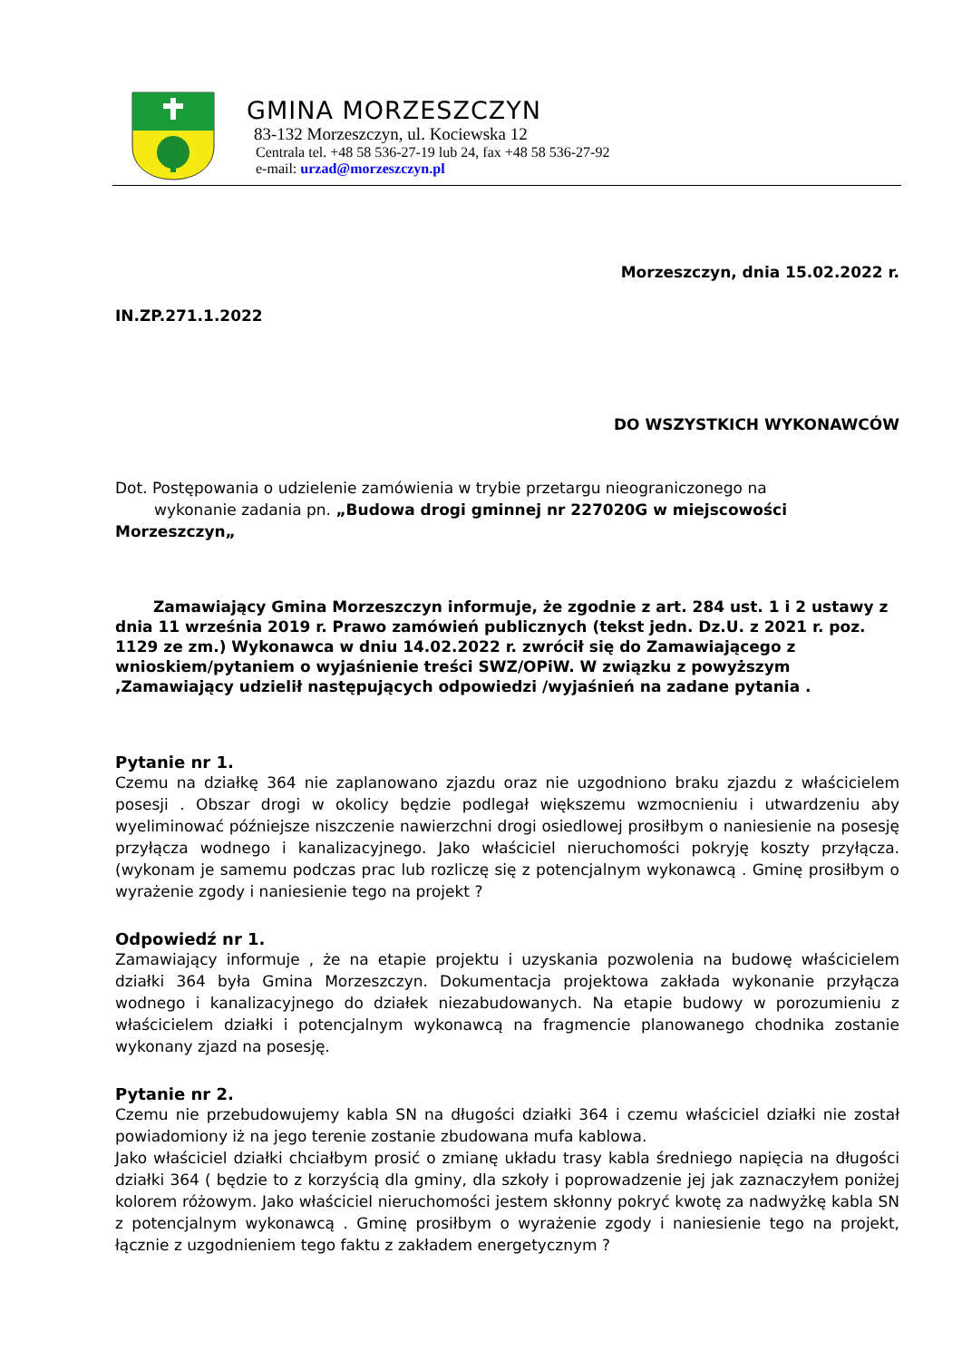GMINA MORZESZCZYN
83-132 Morzeszczyn, ul. Kociewska 12
Centrala tel. +48 58 536-27-19 lub 24, fax +48 58 536-27-92
e-mail: urzad@morzeszczyn.pl
Morzeszczyn, dnia 15.02.2022 r.
IN.ZP.271.1.2022
DO WSZYSTKICH WYKONAWCÓW
Dot. Postępowania o udzielenie zamówienia w trybie przetargu nieograniczonego na
wykonanie zadania pn. „Budowa drogi gminnej nr 227020G w miejscowości Morzeszczyn„
Zamawiający Gmina Morzeszczyn informuje, że zgodnie z art. 284 ust. 1 i 2 ustawy z dnia 11 września 2019 r. Prawo zamówień publicznych (tekst jedn. Dz.U. z 2021 r. poz. 1129 ze zm.) Wykonawca w dniu 14.02.2022 r. zwrócił się do Zamawiającego z wnioskiem/pytaniem o wyjaśnienie treści SWZ/OPiW. W związku z powyższym ,Zamawiający udzielił następujących odpowiedzi /wyjaśnień na zadane pytania .
Pytanie nr 1.
Czemu na działkę 364 nie zaplanowano zjazdu oraz nie uzgodniono braku zjazdu z właścicielem posesji . Obszar drogi w okolicy będzie podlegał większemu wzmocnieniu i utwardzeniu aby wyeliminować późniejsze niszczenie nawierzchni drogi osiedlowej prosiłbym o naniesienie na posesję przyłącza wodnego i kanalizacyjnego. Jako właściciel nieruchomości pokryję koszty przyłącza. (wykonam je samemu podczas prac lub rozliczę się z potencjalnym wykonawcą . Gminę prosiłbym o wyrażenie zgody i naniesienie tego na projekt ?
Odpowiedź nr 1.
Zamawiający informuje , że na etapie projektu i uzyskania pozwolenia na budowę właścicielem działki 364 była Gmina Morzeszczyn. Dokumentacja projektowa zakłada wykonanie przyłącza wodnego i kanalizacyjnego do działek niezabudowanych. Na etapie budowy w porozumieniu z właścicielem działki i potencjalnym wykonawcą na fragmencie planowanego chodnika zostanie wykonany zjazd na posesję.
Pytanie nr 2.
Czemu nie przebudowujemy kabla SN na długości działki 364 i czemu właściciel działki nie został powiadomiony iż na jego terenie zostanie zbudowana mufa kablowa.
Jako właściciel działki chciałbym prosić o zmianę układu trasy kabla średniego napięcia na długości działki 364 ( będzie to z korzyścią dla gminy, dla szkoły i poprowadzenie jej jak zaznaczyłem poniżej kolorem różowym. Jako właściciel nieruchomości jestem skłonny pokryć kwotę za nadwyżkę kabla SN z potencjalnym wykonawcą . Gminę prosiłbym o wyrażenie zgody i naniesienie tego na projekt, łącznie z uzgodnieniem tego faktu z zakładem energetycznym ?